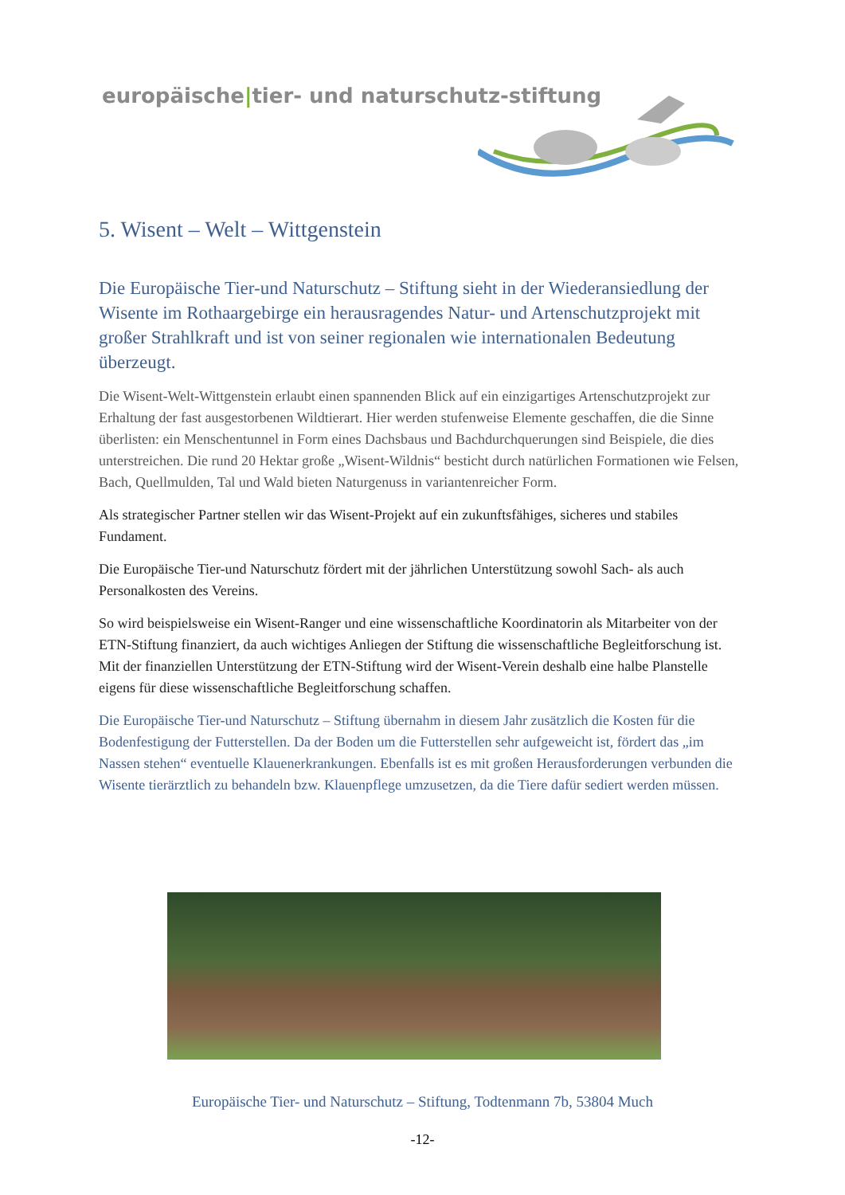europäische|tier- und naturschutz-stiftung
5. Wisent – Welt – Wittgenstein
Die Europäische Tier-und Naturschutz – Stiftung sieht in der Wiederansiedlung der Wisente im Rothaargebirge ein herausragendes Natur- und Artenschutzprojekt mit großer Strahlkraft und ist von seiner regionalen wie internationalen Bedeutung überzeugt.
Die Wisent-Welt-Wittgenstein erlaubt einen spannenden Blick auf ein einzigartiges Artenschutzprojekt zur Erhaltung der fast ausgestorbenen Wildtierart. Hier werden stufenweise Elemente geschaffen, die die Sinne überlisten: ein Menschentunnel in Form eines Dachsbaus und Bachdurchquerungen sind Beispiele, die dies unterstreichen. Die rund 20 Hektar große „Wisent-Wildnis“ besticht durch natürlichen Formationen wie Felsen, Bach, Quellmulden, Tal und Wald bieten Naturgenuss in variantenreicher Form.
Als strategischer Partner stellen wir das Wisent-Projekt auf ein zukunftsfähiges, sicheres und stabiles Fundament.
Die Europäische Tier-und Naturschutz fördert mit der jährlichen Unterstützung sowohl Sach- als auch Personalkosten des Vereins.
So wird beispielsweise ein Wisent-Ranger und eine wissenschaftliche Koordinatorin als Mitarbeiter von der ETN-Stiftung finanziert, da auch wichtiges Anliegen der Stiftung die wissenschaftliche Begleitforschung ist. Mit der finanziellen Unterstützung der ETN-Stiftung wird der Wisent-Verein deshalb eine halbe Planstelle eigens für diese wissenschaftliche Begleitforschung schaffen.
Die Europäische Tier-und Naturschutz – Stiftung übernahm in diesem Jahr zusätzlich die Kosten für die Bodenfestigung der Futterstellen. Da der Boden um die Futterstellen sehr aufgeweicht ist, fördert das „im Nassen stehen“ eventuelle Klauenerkrankungen. Ebenfalls ist es mit großen Herausforderungen verbunden die Wisente tierärztlich zu behandeln bzw. Klauenpflege umzusetzen, da die Tiere dafür sediert werden müssen.
Europäische Tier- und Naturschutz – Stiftung, Todtenmann 7b, 53804 Much
-12-